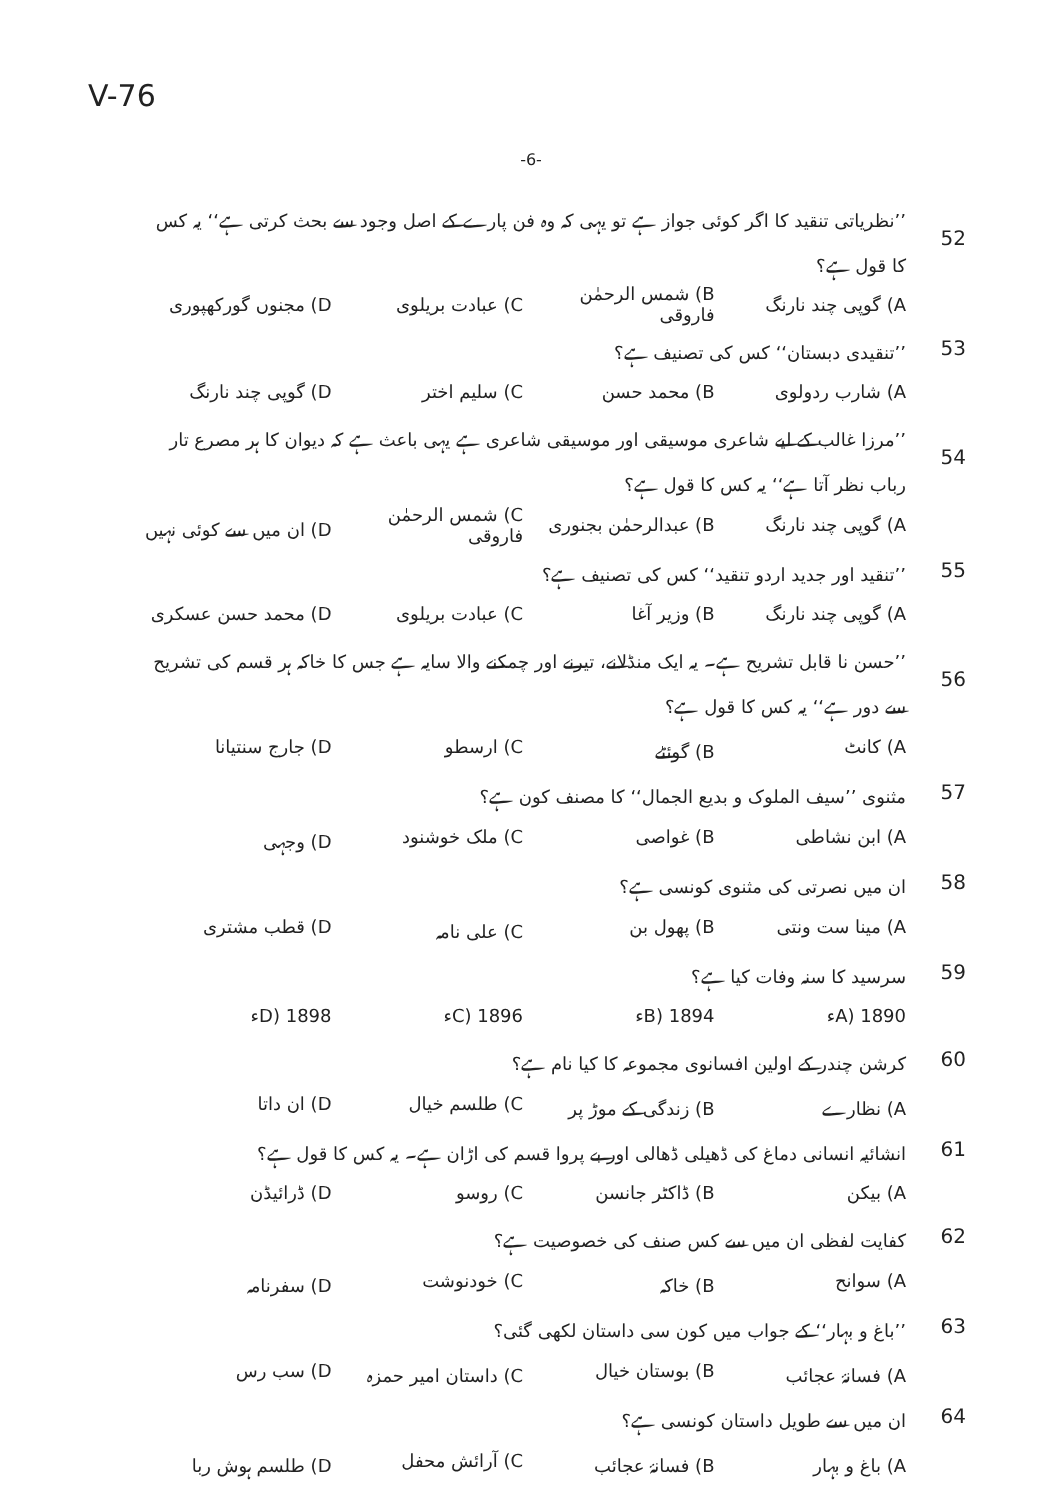V-76
-6-
52’’نظریاتی تنقید کا اگر کوئی جواز ہے تو یہی کہ وہ فن پارے کے اصل وجود سے بحث کرتی ہے‘‘ یہ کس کا قول ہے؟
A) گوپی چند نارنگ B) شمس الرحمٰن فاروقی C) عبادت بریلوی D) مجنوں گورکھپوری
53’’تنقیدی دبستان‘‘ کس کی تصنیف ہے؟
A) شارب ردولوی B) محمد حسن C) سلیم اختر D) گوپی چند نارنگ
54’’مرزا غالب کے لیے شاعری موسیقی اور موسیقی شاعری ہے یہی باعث ہے کہ دیوان کا ہر مصرع تار رباب نظر آتا ہے‘‘ یہ کس کا قول ہے؟
A) گوپی چند نارنگ B) عبدالرحمٰن بجنوری C) شمس الرحمٰن فاروقی D) ان میں سے کوئی نہیں
55’’تنقید اور جدید اردو تنقید‘‘ کس کی تصنیف ہے؟
A) گوپی چند نارنگ B) وزیر آغا C) عبادت بریلوی D) محمد حسن عسکری
56’’حسن نا قابل تشریح ہے۔ یہ ایک منڈلانے، تیرنے اور چمکنے والا سایہ ہے جس کا خاکہ ہر قسم کی تشریح سے دور ہے‘‘ یہ کس کا قول ہے؟
A) کانٹ B) گوئٹے C) ارسطو D) جارج سنتیانا
57 مثنوی ’’سیف الملوک و بدیع الجمال‘‘ کا مصنف کون ہے؟
A) ابن نشاطی B) غواصی C) ملک خوشنود D) وجہی
58 ان میں نصرتی کی مثنوی کونسی ہے؟
A) مینا ست ونتی B) پھول بن C) علی نامہ D) قطب مشتری
59 سرسید کا سنہ وفات کیا ہے؟
A) 1890ء B) 1894ء C) 1896ء D) 1898ء
60 کرشن چندر کے اولین افسانوی مجموعہ کا کیا نام ہے؟
A) نظارے B) زندگی کے موڑ پر C) طلسم خیال D) ان داتا
61 انشائیہ انسانی دماغ کی ڈھیلی ڈھالی اور بے پروا قسم کی اڑان ہے۔ یہ کس کا قول ہے؟
A) بیکن B) ڈاکٹر جانسن C) روسو D) ڈرائیڈن
62 کفایت لفظی ان میں سے کس صنف کی خصوصیت ہے؟
A) سوانح B) خاکہ C) خودنوشت D) سفرنامہ
63’’باغ و بہار‘‘ کے جواب میں کون سی داستان لکھی گئی؟
A) فسانۂ عجائب B) بوستان خیال C) داستان امیر حمزہ D) سب رس
64 ان میں سے طویل داستان کونسی ہے؟
A) باغ و بہار B) فسانۂ عجائب C) آرائش محفل D) طلسم ہوش ربا